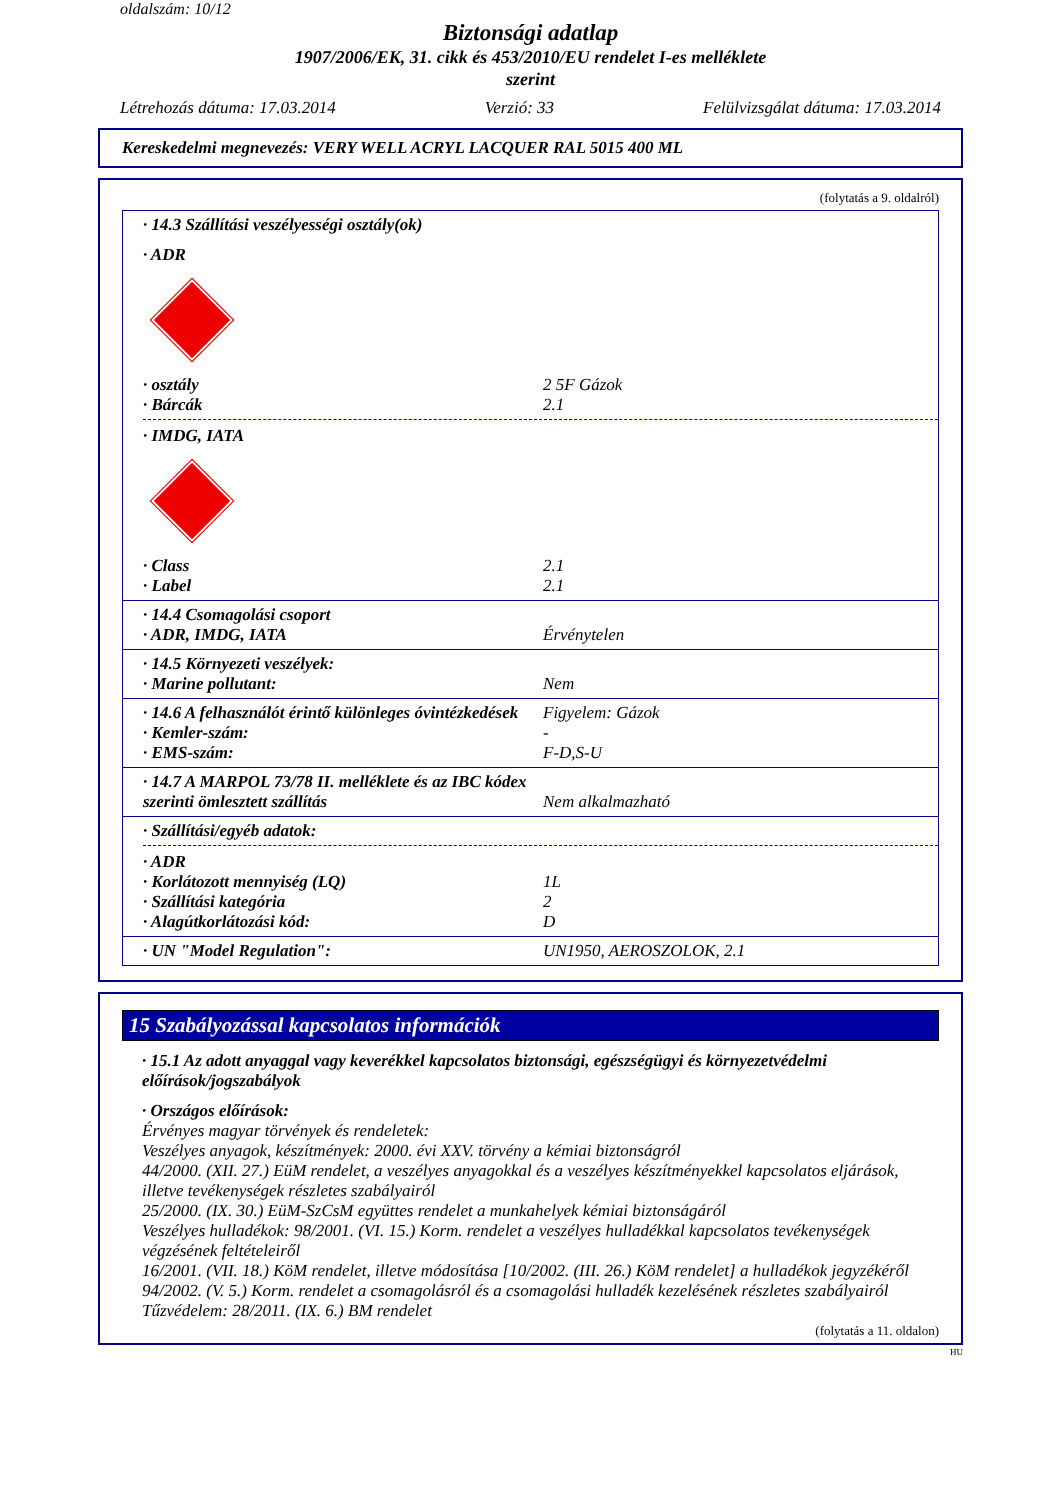oldalszám: 10/12
Biztonsági adatlap
1907/2006/EK, 31. cikk és 453/2010/EU rendelet I-es melléklete
szerint
Létrehozás dátuma: 17.03.2014 Verzió: 33 Felülvizsgálat dátuma: 17.03.2014
Kereskedelmi megnevezés: VERY WELL ACRYL LACQUER RAL 5015 400 ML
(folytatás a 9. oldalról)
· 14.3 Szállítási veszélyességi osztály(ok)
· ADR
· osztály 2 5F Gázok
· Bárcák 2.1
· IMDG, IATA
· Class 2.1
· Label 2.1
· 14.4 Csomagolási csoport
· ADR, IMDG, IATA Érvénytelen
· 14.5 Környezeti veszélyek:
· Marine pollutant: Nem
· 14.6 A felhasználót érintő különleges óvintézkedések Figyelem: Gázok
· Kemler-szám: -
· EMS-szám: F-D,S-U
· 14.7 A MARPOL 73/78 II. melléklete és az IBC kódex szerinti ömlesztett szállítás Nem alkalmazható
· Szállítási/egyéb adatok:
· ADR
· Korlátozott mennyiség (LQ) 1L
· Szállítási kategória 2
· Alagútkorlátozási kód: D
· UN "Model Regulation": UN1950, AEROSZOLOK, 2.1
15 Szabályozással kapcsolatos információk
· 15.1 Az adott anyaggal vagy keverékkel kapcsolatos biztonsági, egészségügyi és környezetvédelmi előírások/jogszabályok
· Országos előírások:
Érvényes magyar törvények és rendeletek:
Veszélyes anyagok, készítmények: 2000. évi XXV. törvény a kémiai biztonságról
44/2000. (XII. 27.) EüM rendelet, a veszélyes anyagokkal és a veszélyes készítményekkel kapcsolatos eljárások, illetve tevékenységek részletes szabályairól
25/2000. (IX. 30.) EüM-SzCsM együttes rendelet a munkahelyek kémiai biztonságáról
Veszélyes hulladékok: 98/2001. (VI. 15.) Korm. rendelet a veszélyes hulladékkal kapcsolatos tevékenységek végzésének feltételeiről
16/2001. (VII. 18.) KöM rendelet, illetve módosítása [10/2002. (III. 26.) KöM rendelet] a hulladékok jegyzékéről
94/2002. (V. 5.) Korm. rendelet a csomagolásról és a csomagolási hulladék kezelésének részletes szabályairól
Tűzvédelem: 28/2011. (IX. 6.) BM rendelet
(folytatás a 11. oldalon)
HU